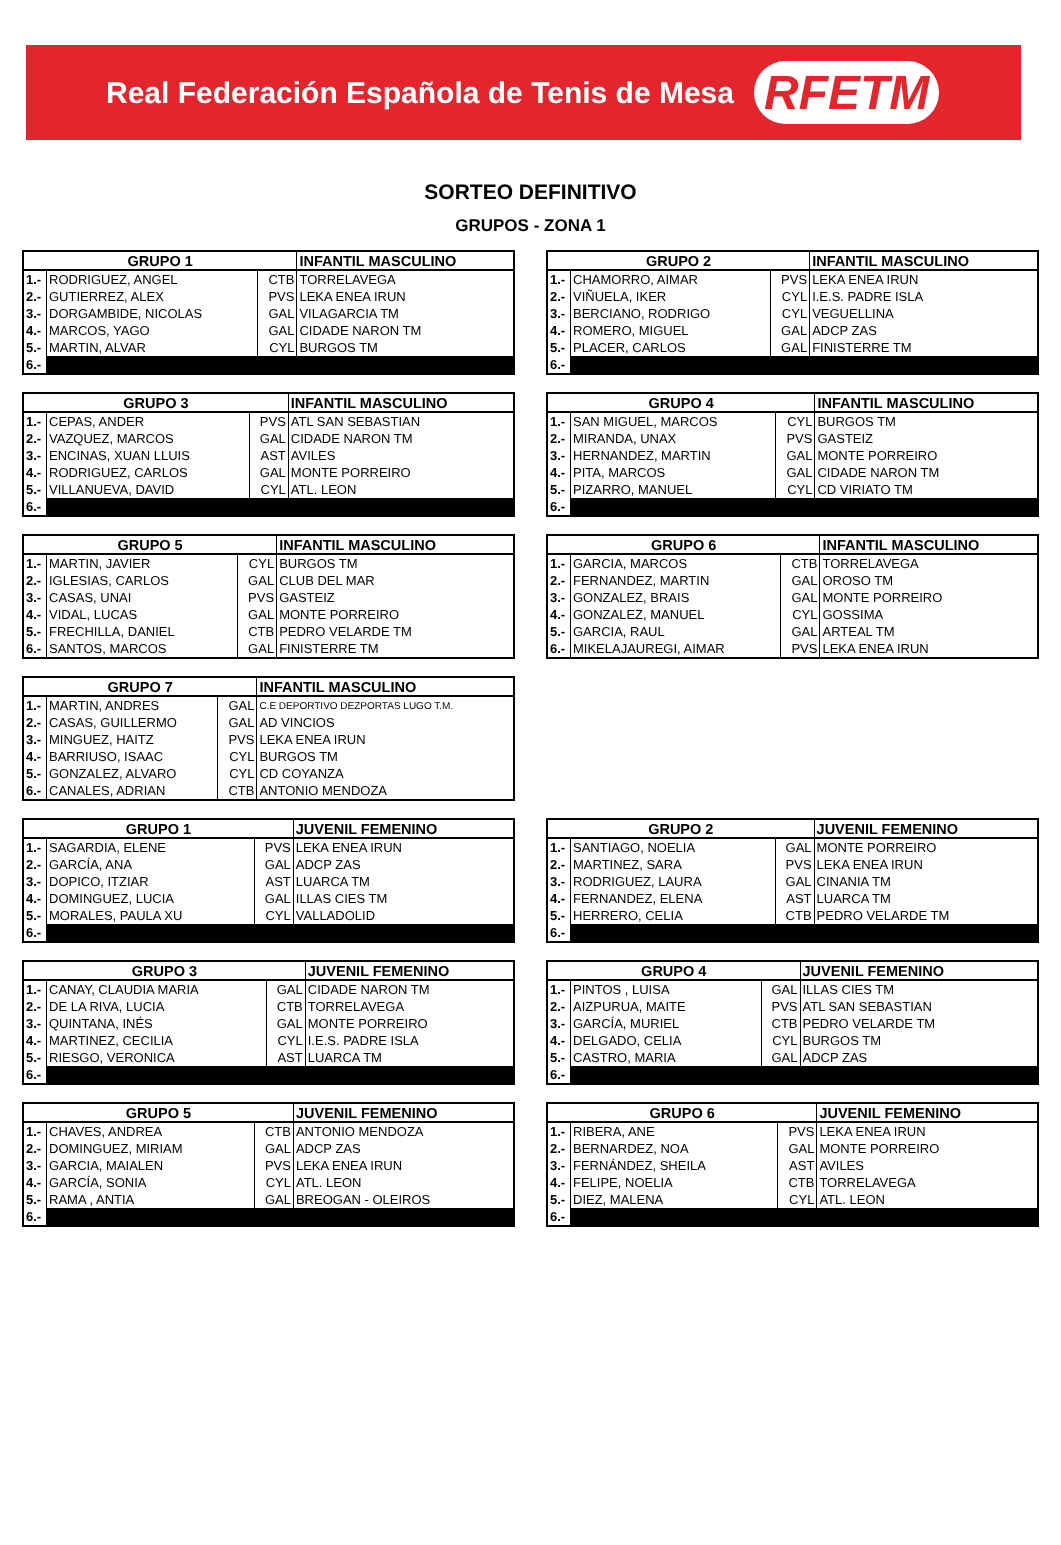Real Federación Española de Tenis de Mesa RFETM
SORTEO DEFINITIVO
GRUPOS - ZONA 1
| GRUPO 1 | | | INFANTIL MASCULINO |
| --- | --- | --- | --- |
| 1.- | RODRIGUEZ, ANGEL | CTB | TORRELAVEGA |
| 2.- | GUTIERREZ, ALEX | PVS | LEKA ENEA IRUN |
| 3.- | DORGAMBIDE, NICOLAS | GAL | VILAGARCIA TM |
| 4.- | MARCOS, YAGO | GAL | CIDADE NARON TM |
| 5.- | MARTIN, ALVAR | CYL | BURGOS TM |
| 6.- | | | |
| GRUPO 2 | | | INFANTIL MASCULINO |
| --- | --- | --- | --- |
| 1.- | CHAMORRO, AIMAR | PVS | LEKA ENEA IRUN |
| 2.- | VIÑUELA, IKER | CYL | I.E.S. PADRE ISLA |
| 3.- | BERCIANO, RODRIGO | CYL | VEGUELLINA |
| 4.- | ROMERO, MIGUEL | GAL | ADCP ZAS |
| 5.- | PLACER, CARLOS | GAL | FINISTERRE TM |
| 6.- | | | |
| GRUPO 3 | | | INFANTIL MASCULINO |
| --- | --- | --- | --- |
| 1.- | CEPAS, ANDER | PVS | ATL SAN SEBASTIAN |
| 2.- | VAZQUEZ, MARCOS | GAL | CIDADE NARON TM |
| 3.- | ENCINAS, XUAN LLUIS | AST | AVILES |
| 4.- | RODRIGUEZ, CARLOS | GAL | MONTE PORREIRO |
| 5.- | VILLANUEVA, DAVID | CYL | ATL. LEON |
| 6.- | | | |
| GRUPO 4 | | | INFANTIL MASCULINO |
| --- | --- | --- | --- |
| 1.- | SAN MIGUEL, MARCOS | CYL | BURGOS TM |
| 2.- | MIRANDA, UNAX | PVS | GASTEIZ |
| 3.- | HERNANDEZ, MARTIN | GAL | MONTE PORREIRO |
| 4.- | PITA, MARCOS | GAL | CIDADE NARON TM |
| 5.- | PIZARRO, MANUEL | CYL | CD VIRIATO TM |
| 6.- | | | |
| GRUPO 5 | | | INFANTIL MASCULINO |
| --- | --- | --- | --- |
| 1.- | MARTIN, JAVIER | CYL | BURGOS TM |
| 2.- | IGLESIAS, CARLOS | GAL | CLUB DEL MAR |
| 3.- | CASAS, UNAI | PVS | GASTEIZ |
| 4.- | VIDAL, LUCAS | GAL | MONTE PORREIRO |
| 5.- | FRECHILLA, DANIEL | CTB | PEDRO VELARDE TM |
| 6.- | SANTOS, MARCOS | GAL | FINISTERRE TM |
| GRUPO 6 | | | INFANTIL MASCULINO |
| --- | --- | --- | --- |
| 1.- | GARCIA, MARCOS | CTB | TORRELAVEGA |
| 2.- | FERNANDEZ, MARTIN | GAL | OROSO TM |
| 3.- | GONZALEZ, BRAIS | GAL | MONTE PORREIRO |
| 4.- | GONZALEZ, MANUEL | CYL | GOSSIMA |
| 5.- | GARCIA, RAUL | GAL | ARTEAL TM |
| 6.- | MIKELAJAUREGI, AIMAR | PVS | LEKA ENEA IRUN |
| GRUPO 7 | | | INFANTIL MASCULINO |
| --- | --- | --- | --- |
| 1.- | MARTIN, ANDRES | GAL | C.E DEPORTIVO DEZPORTAS LUGO T.M. |
| 2.- | CASAS, GUILLERMO | GAL | AD VINCIOS |
| 3.- | MINGUEZ, HAITZ | PVS | LEKA ENEA IRUN |
| 4.- | BARRIUSO, ISAAC | CYL | BURGOS TM |
| 5.- | GONZALEZ, ALVARO | CYL | CD COYANZA |
| 6.- | CANALES, ADRIAN | CTB | ANTONIO MENDOZA |
| GRUPO 1 | | | JUVENIL FEMENINO |
| --- | --- | --- | --- |
| 1.- | SAGARDIA, ELENE | PVS | LEKA ENEA IRUN |
| 2.- | GARCÍA, ANA | GAL | ADCP ZAS |
| 3.- | DOPICO, ITZIAR | AST | LUARCA TM |
| 4.- | DOMINGUEZ, LUCIA | GAL | ILLAS CIES TM |
| 5.- | MORALES, PAULA XU | CYL | VALLADOLID |
| 6.- | | | |
| GRUPO 2 | | | JUVENIL FEMENINO |
| --- | --- | --- | --- |
| 1.- | SANTIAGO, NOELIA | GAL | MONTE PORREIRO |
| 2.- | MARTINEZ, SARA | PVS | LEKA ENEA IRUN |
| 3.- | RODRIGUEZ, LAURA | GAL | CINANIA TM |
| 4.- | FERNANDEZ, ELENA | AST | LUARCA TM |
| 5.- | HERRERO, CELIA | CTB | PEDRO VELARDE TM |
| 6.- | | | |
| GRUPO 3 | | | JUVENIL FEMENINO |
| --- | --- | --- | --- |
| 1.- | CANAY, CLAUDIA MARIA | GAL | CIDADE NARON TM |
| 2.- | DE LA RIVA, LUCIA | CTB | TORRELAVEGA |
| 3.- | QUINTANA, INÉS | GAL | MONTE PORREIRO |
| 4.- | MARTINEZ, CECILIA | CYL | I.E.S. PADRE ISLA |
| 5.- | RIESGO, VERONICA | AST | LUARCA TM |
| 6.- | | | |
| GRUPO 4 | | | JUVENIL FEMENINO |
| --- | --- | --- | --- |
| 1.- | PINTOS , LUISA | GAL | ILLAS CIES TM |
| 2.- | AIZPURUA, MAITE | PVS | ATL SAN SEBASTIAN |
| 3.- | GARCÍA, MURIEL | CTB | PEDRO VELARDE TM |
| 4.- | DELGADO, CELIA | CYL | BURGOS TM |
| 5.- | CASTRO, MARIA | GAL | ADCP ZAS |
| 6.- | | | |
| GRUPO 5 | | | JUVENIL FEMENINO |
| --- | --- | --- | --- |
| 1.- | CHAVES, ANDREA | CTB | ANTONIO MENDOZA |
| 2.- | DOMINGUEZ, MIRIAM | GAL | ADCP ZAS |
| 3.- | GARCIA, MAIALEN | PVS | LEKA ENEA IRUN |
| 4.- | GARCÍA, SONIA | CYL | ATL. LEON |
| 5.- | RAMA , ANTIA | GAL | BREOGAN - OLEIROS |
| 6.- | | | |
| GRUPO 6 | | | JUVENIL FEMENINO |
| --- | --- | --- | --- |
| 1.- | RIBERA, ANE | PVS | LEKA ENEA IRUN |
| 2.- | BERNARDEZ, NOA | GAL | MONTE PORREIRO |
| 3.- | FERNÁNDEZ, SHEILA | AST | AVILES |
| 4.- | FELIPE, NOELIA | CTB | TORRELAVEGA |
| 5.- | DIEZ, MALENA | CYL | ATL. LEON |
| 6.- | | | |